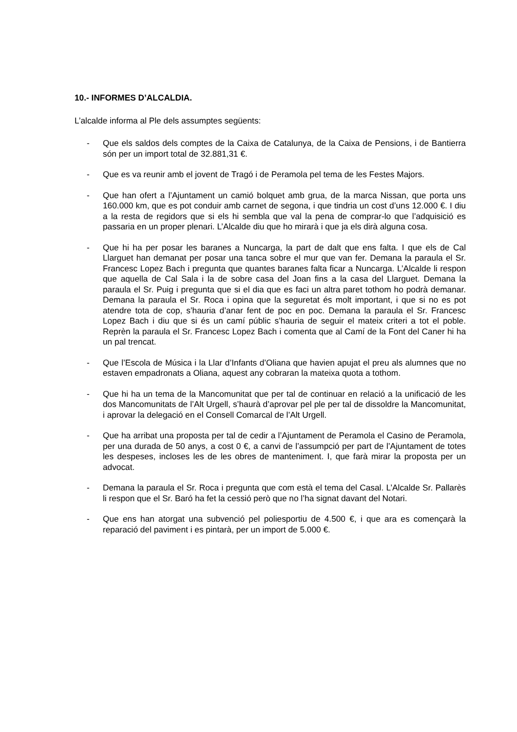10.- INFORMES D’ALCALDIA.
L’alcalde informa al Ple dels assumptes següents:
- Que els saldos dels comptes de la Caixa de Catalunya, de la Caixa de Pensions, i de Bantierra són per un import total de 32.881,31 €.
- Que es va reunir amb el jovent de Tragó i de Peramola pel tema de les Festes Majors.
- Que han ofert a l’Ajuntament un camió bolquet amb grua, de la marca Nissan, que porta uns 160.000 km, que es pot conduir amb carnet de segona, i que tindria un cost d’uns 12.000 €. I diu a la resta de regidors que si els hi sembla que val la pena de comprar-lo que l’adquisició es passaria en un proper plenari. L’Alcalde diu que ho mirarà i que ja els dirà alguna cosa.
- Que hi ha per posar les baranes a Nuncarga, la part de dalt que ens falta. I que els de Cal Llarguet han demanat per posar una tanca sobre el mur que van fer. Demana la paraula el Sr. Francesc Lopez Bach i pregunta que quantes baranes falta ficar a Nuncarga. L’Alcalde li respon que aquella de Cal Sala i la de sobre casa del Joan fins a la casa del Llarguet. Demana la paraula el Sr. Puig i pregunta que si el dia que es faci un altra paret tothom ho podrà demanar. Demana la paraula el Sr. Roca i opina que la seguretat és molt important, i que si no es pot atendre tota de cop, s’hauria d’anar fent de poc en poc. Demana la paraula el Sr. Francesc Lopez Bach i diu que si és un camí públic s’hauria de seguir el mateix criteri a tot el poble. Reprèn la paraula el Sr. Francesc Lopez Bach i comenta que al Camí de la Font del Caner hi ha un pal trencat.
- Que l’Escola de Música i la Llar d’Infants d’Oliana que havien apujat el preu als alumnes que no estaven empadronats a Oliana, aquest any cobraran la mateixa quota a tothom.
- Que hi ha un tema de la Mancomunitat que per tal de continuar en relació a la unificació de les dos Mancomunitats de l’Alt Urgell, s’haurà d’aprovar pel ple per tal de dissoldre la Mancomunitat, i aprovar la delegació en el Consell Comarcal de l’Alt Urgell.
- Que ha arribat una proposta per tal de cedir a l’Ajuntament de Peramola el Casino de Peramola, per una durada de 50 anys, a cost 0 €, a canvi de l’assumpció per part de l’Ajuntament de totes les despeses, incloses les de les obres de manteniment. I, que farà mirar la proposta per un advocat.
- Demana la paraula el Sr. Roca i pregunta que com està el tema del Casal. L’Alcalde Sr. Pallarès li respon que el Sr. Baró ha fet la cessió però que no l’ha signat davant del Notari.
- Que ens han atorgat una subvenció pel poliesportiu de 4.500 €, i que ara es començarà la reparació del paviment i es pintarà, per un import de 5.000 €.